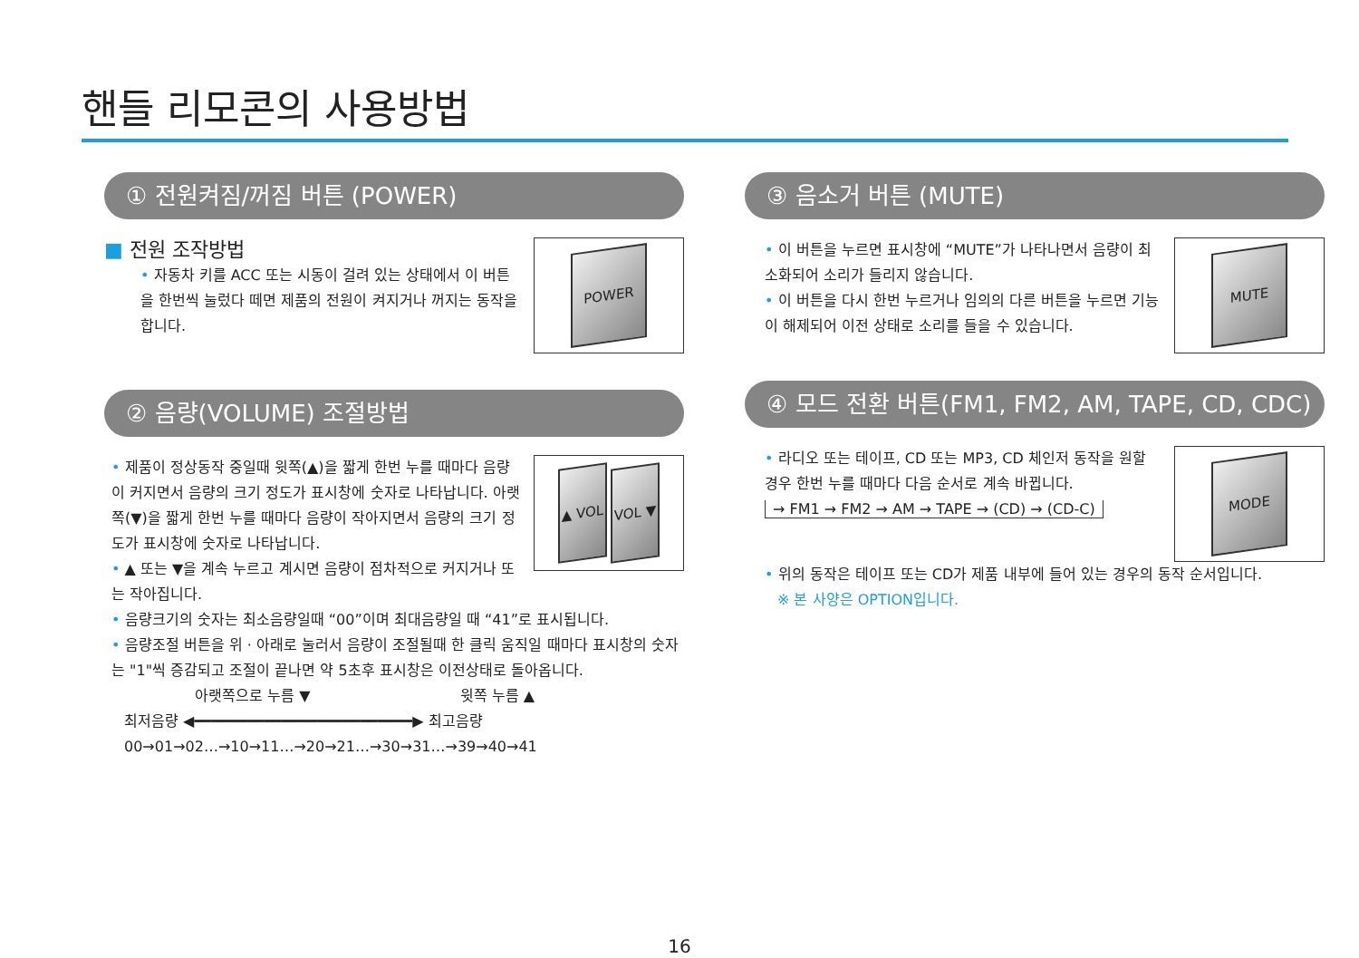핸들 리모콘의 사용방법
① 전원켜짐/꺼짐 버튼 (POWER)
POWER
■ 전원 조작방법
• 자동차 키를 ACC 또는 시동이 걸려 있는 상태에서 이 버튼을 한번씩 눌렀다 떼면 제품의 전원이 켜지거나 꺼지는 동작을 합니다.
② 음량(VOLUME) 조절방법
▲ VOL VOL ▼
• 제품이 정상동작 중일때 윗쪽(▲)을 짧게 한번 누를 때마다 음량이 커지면서 음량의 크기 정도가 표시창에 숫자로 나타납니다. 아랫쪽(▼)을 짧게 한번 누를 때마다 음량이 작아지면서 음량의 크기 정도가 표시창에 숫자로 나타납니다.
• ▲ 또는 ▼을 계속 누르고 계시면 음량이 점차적으로 커지거나 또는 작아집니다.
• 음량크기의 숫자는 최소음량일때 “00”이며 최대음량일 때 “41”로 표시됩니다.
• 음량조절 버튼을 위 · 아래로 눌러서 음량이 조절될때 한 클릭 움직일 때마다 표시창의 숫자는 "1"씩 증감되고 조절이 끝나면 약 5초후 표시창은 이전상태로 돌아옵니다.
아랫쪽으로 누름 ▼ 윗쪽 누름 ▲
최저음량 ◀━━━━━━━━━━━━━━━━━━━━━━━━━▶ 최고음량
00→01→02…→10→11…→20→21…→30→31…→39→40→41
③ 음소거 버튼 (MUTE)
MUTE
• 이 버튼을 누르면 표시창에 “MUTE”가 나타나면서 음량이 최소화되어 소리가 들리지 않습니다.
• 이 버튼을 다시 한번 누르거나 임의의 다른 버튼을 누르면 기능이 해제되어 이전 상태로 소리를 들을 수 있습니다.
④ 모드 전환 버튼(FM1, FM2, AM, TAPE, CD, CDC)
MODE
• 라디오 또는 테이프, CD 또는 MP3, CD 체인저 동작을 원할 경우 한번 누를 때마다 다음 순서로 계속 바뀝니다.
→ FM1 → FM2 → AM → TAPE → (CD) → (CD-C)
• 위의 동작은 테이프 또는 CD가 제품 내부에 들어 있는 경우의 동작 순서입니다.
※ 본 사양은 OPTION입니다.
16